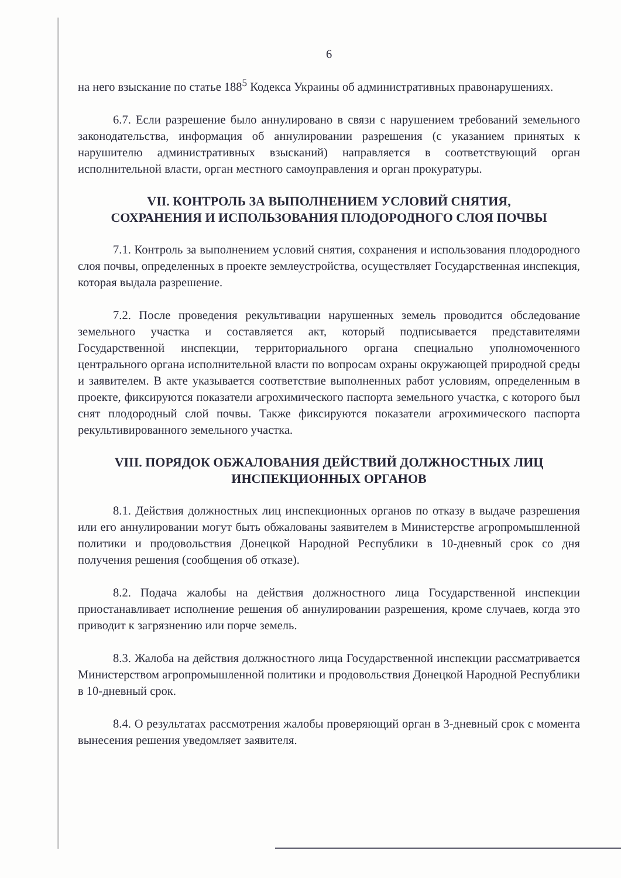6
на него взыскание по статье 188<sup>5</sup> Кодекса Украины об административных правонарушениях.
6.7. Если разрешение было аннулировано в связи с нарушением требований земельного законодательства, информация об аннулировании разрешения (с указанием принятых к нарушителю административных взысканий) направляется в соответствующий орган исполнительной власти, орган местного самоуправления и орган прокуратуры.
VII. КОНТРОЛЬ ЗА ВЫПОЛНЕНИЕМ УСЛОВИЙ СНЯТИЯ,
СОХРАНЕНИЯ И ИСПОЛЬЗОВАНИЯ ПЛОДОРОДНОГО СЛОЯ ПОЧВЫ
7.1. Контроль за выполнением условий снятия, сохранения и использования плодородного слоя почвы, определенных в проекте землеустройства, осуществляет Государственная инспекция, которая выдала разрешение.
7.2. После проведения рекультивации нарушенных земель проводится обследование земельного участка и составляется акт, который подписывается представителями Государственной инспекции, территориального органа специально уполномоченного центрального органа исполнительной власти по вопросам охраны окружающей природной среды и заявителем. В акте указывается соответствие выполненных работ условиям, определенным в проекте, фиксируются показатели агрохимического паспорта земельного участка, с которого был снят плодородный слой почвы. Также фиксируются показатели агрохимического паспорта рекультивированного земельного участка.
VIII. ПОРЯДОК ОБЖАЛОВАНИЯ ДЕЙСТВИЙ ДОЛЖНОСТНЫХ ЛИЦ
ИНСПЕКЦИОННЫХ ОРГАНОВ
8.1. Действия должностных лиц инспекционных органов по отказу в выдаче разрешения или его аннулировании могут быть обжалованы заявителем в Министерстве агропромышленной политики и продовольствия Донецкой Народной Республики в 10-дневный срок со дня получения решения (сообщения об отказе).
8.2. Подача жалобы на действия должностного лица Государственной инспекции приостанавливает исполнение решения об аннулировании разрешения, кроме случаев, когда это приводит к загрязнению или порче земель.
8.3. Жалоба на действия должностного лица Государственной инспекции рассматривается Министерством агропромышленной политики и продовольствия Донецкой Народной Республики в 10-дневный срок.
8.4. О результатах рассмотрения жалобы проверяющий орган в 3-дневный срок с момента вынесения решения уведомляет заявителя.